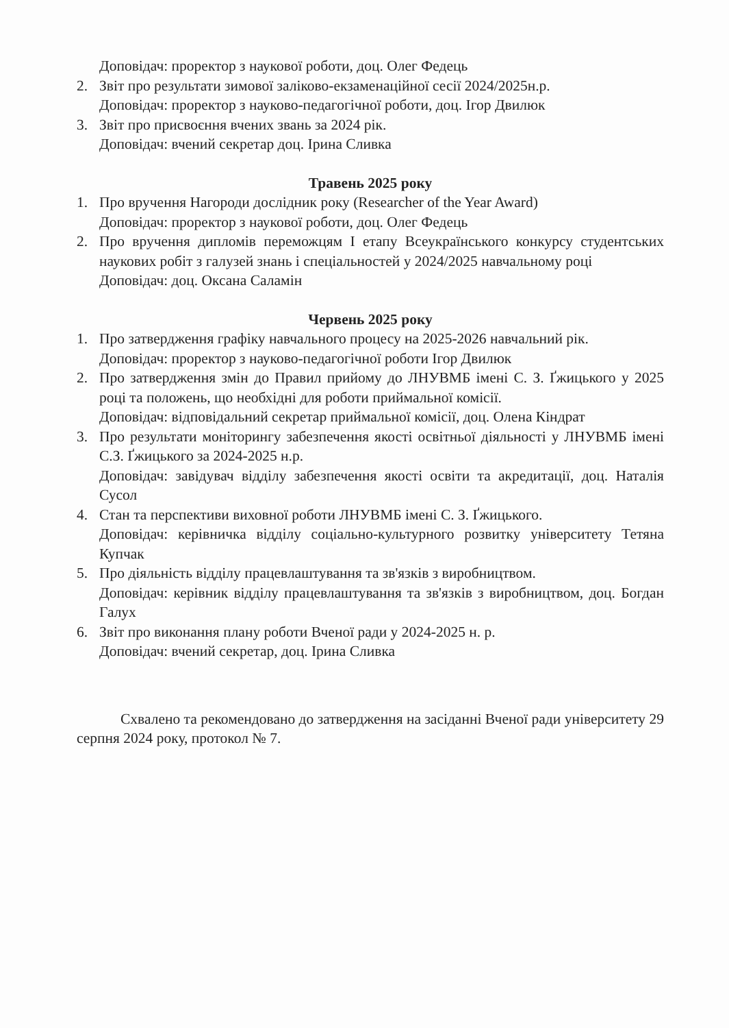Доповідач: проректор з наукової роботи, доц. Олег Федець
2. Звіт про результати зимової заліково-екзаменаційної сесії 2024/2025н.р.
Доповідач: проректор з науково-педагогічної роботи, доц. Ігор Двилюк
3. Звіт про присвоєння вчених звань за 2024 рік.
Доповідач: вчений секретар доц. Ірина Сливка
Травень 2025 року
1. Про вручення Нагороди дослідник року (Researcher of the Year Award)
Доповідач: проректор з наукової роботи, доц. Олег Федець
2. Про вручення дипломів переможцям І етапу Всеукраїнського конкурсу студентських наукових робіт з галузей знань і спеціальностей у 2024/2025 навчальному році
Доповідач: доц. Оксана Саламін
Червень 2025 року
1. Про затвердження графіку навчального процесу на 2025-2026 навчальний рік.
Доповідач: проректор з науково-педагогічної роботи Ігор Двилюк
2. Про затвердження змін до Правил прийому до ЛНУВМБ імені С. З. Ґжицького у 2025 році та положень, що необхідні для роботи приймальної комісії.
Доповідач: відповідальний секретар приймальної комісії, доц. Олена Кіндрат
3. Про результати моніторингу забезпечення якості освітньої діяльності у ЛНУВМБ імені С.З. Ґжицького за 2024-2025 н.р.
Доповідач: завідувач відділу забезпечення якості освіти та акредитації, доц. Наталія Сусол
4. Стан та перспективи виховної роботи ЛНУВМБ імені С. З. Ґжицького.
Доповідач: керівничка відділу соціально-культурного розвитку університету Тетяна Купчак
5. Про діяльність відділу працевлаштування та зв'язків з виробництвом.
Доповідач: керівник відділу працевлаштування та зв'язків з виробництвом, доц. Богдан Галух
6. Звіт про виконання плану роботи Вченої ради у 2024-2025 н. р.
Доповідач: вчений секретар, доц. Ірина Сливка
Схвалено та рекомендовано до затвердження на засіданні Вченої ради університету 29 серпня 2024 року, протокол № 7.